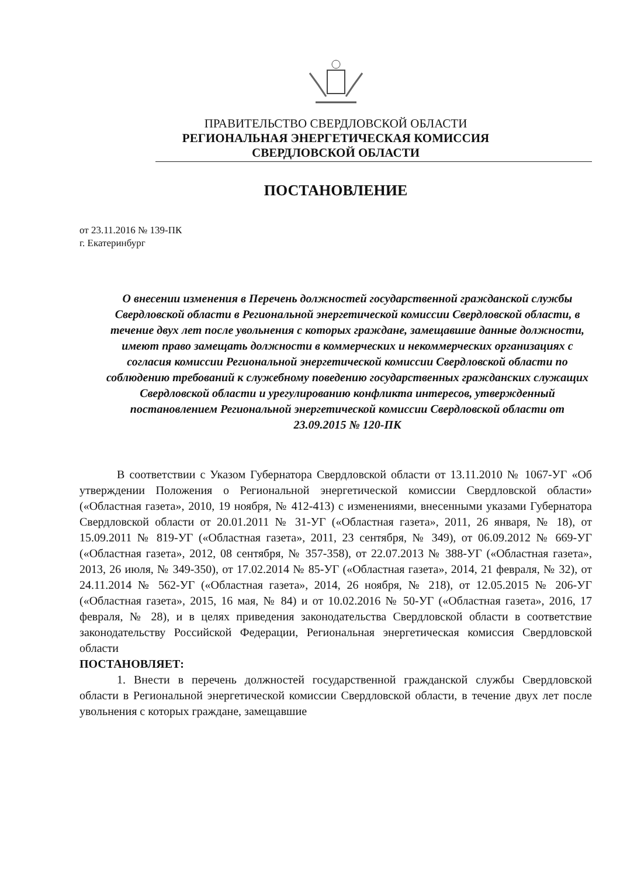ПРАВИТЕЛЬСТВО СВЕРДЛОВСКОЙ ОБЛАСТИ
РЕГИОНАЛЬНАЯ ЭНЕРГЕТИЧЕСКАЯ КОМИССИЯ
СВЕРДЛОВСКОЙ ОБЛАСТИ
ПОСТАНОВЛЕНИЕ
от 23.11.2016 № 139-ПК
г. Екатеринбург
О внесении изменения в Перечень должностей государственной гражданской службы Свердловской области в Региональной энергетической комиссии Свердловской области, в течение двух лет после увольнения с которых граждане, замещавшие данные должности, имеют право замещать должности в коммерческих и некоммерческих организациях с согласия комиссии Региональной энергетической комиссии Свердловской области по соблюдению требований к служебному поведению государственных гражданских служащих Свердловской области и урегулированию конфликта интересов, утвержденный постановлением Региональной энергетической комиссии Свердловской области от 23.09.2015 № 120-ПК
В соответствии с Указом Губернатора Свердловской области от 13.11.2010 № 1067-УГ «Об утверждении Положения о Региональной энергетической комиссии Свердловской области» («Областная газета», 2010, 19 ноября, № 412-413) с изменениями, внесенными указами Губернатора Свердловской области от 20.01.2011 № 31-УГ («Областная газета», 2011, 26 января, № 18), от 15.09.2011 № 819-УГ («Областная газета», 2011, 23 сентября, № 349), от 06.09.2012 № 669-УГ («Областная газета», 2012, 08 сентября, № 357-358), от 22.07.2013 № 388-УГ («Областная газета», 2013, 26 июля, № 349-350), от 17.02.2014 № 85-УГ («Областная газета», 2014, 21 февраля, № 32), от 24.11.2014 № 562-УГ («Областная газета», 2014, 26 ноября, № 218), от 12.05.2015 № 206-УГ («Областная газета», 2015, 16 мая, № 84) и от 10.02.2016 № 50-УГ («Областная газета», 2016, 17 февраля, № 28), и в целях приведения законодательства Свердловской области в соответствие законодательству Российской Федерации, Региональная энергетическая комиссия Свердловской области
ПОСТАНОВЛЯЕТ:
1. Внести в перечень должностей государственной гражданской службы Свердловской области в Региональной энергетической комиссии Свердловской области, в течение двух лет после увольнения с которых граждане, замещавшие